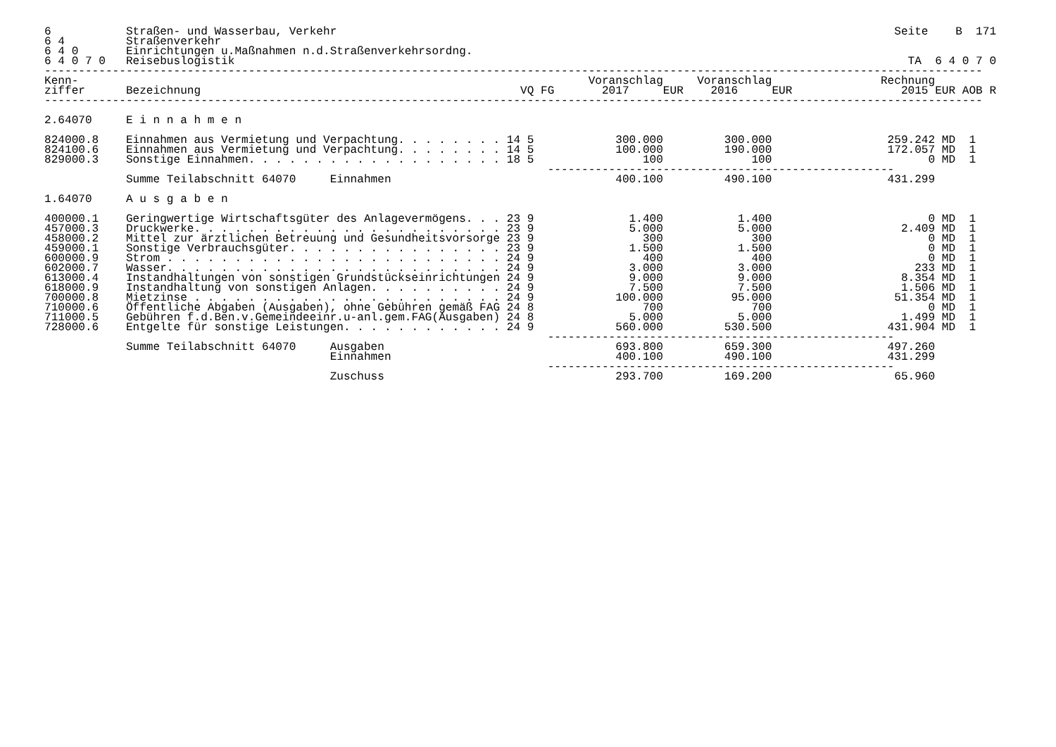6           Straßen- und Wasserbau, Verkehr                                                                                  Seite    B  171
6 4         Straßenverkehr
6 4 0       Einrichtungen u.Maßnahmen n.d.Straßenverkehrsordng.
6 4 0 7 0   Reisebuslogistik                                                                                                   TA  6 4 0 7 0
------------------------------------------------------------------------------------------------------------------------------------------
Kenn-                                                                           Voranschlag     Voranschlag                Rechnung
ziffer      Bezeichnung                                               VQ FG       2017     EUR    2016     EUR                2015 EUR AOB R
------------------------------------------------------------------------------------------------------------------------------------------

2.64070     E i n n a h m e n

824000.8    Einnahmen aus Vermietung und Verpachtung. . . . . . . . 14 5            300.000         300.000                 259.242 MD  1
824100.6    Einnahmen aus Vermietung und Verpachtung. . . . . . . . 14 5            100.000         190.000                 172.057 MD  1
829000.3    Sonstige Einnahmen. . . . . . . . . . . . . . . . . . . 18 5                100             100                       0 MD  1
                                                                          ---------------------------------------------------
            Summe Teilabschnitt 64070     Einnahmen                                 400.100         490.100                 431.299

1.64070     A u s g a b e n

400000.1    Geringwertige Wirtschaftsgüter des Anlagevermögens. . . 23 9              1.400           1.400                       0 MD  1
457000.3    Druckwerke. . . . . . . . . . . . . . . . . . . . . . . 23 9              5.000           5.000                   2.409 MD  1
458000.2    Mittel zur ärztlichen Betreuung und Gesundheitsvorsorge 23 9                300             300                       0 MD  1
459000.1    Sonstige Verbrauchsgüter. . . . . . . . . . . . . . . . 23 9              1.500           1.500                       0 MD  1
600000.9    Strom . . . . . . . . . . . . . . . . . . . . . . . . . 24 9                400             400                       0 MD  1
602000.7    Wasser. . . . . . . . . . . . . . . . . . . . . . . . . 24 9              3.000           3.000                     233 MD  1
613000.4    Instandhaltungen von sonstigen Grundstückseinrichtungen 24 9              9.000           9.000                   8.354 MD  1
618000.9    Instandhaltung von sonstigen Anlagen. . . . . . . . . . 24 9              7.500           7.500                   1.506 MD  1
700000.8    Mietzinse . . . . . . . . . . . . . . . . . . . . . . . 24 9            100.000          95.000                  51.354 MD  1
710000.6    Öffentliche Abgaben (Ausgaben), ohne Gebühren gemäß FAG 24 8                700             700                       0 MD  1
711000.5    Gebühren f.d.Ben.v.Gemeindeeinr.u-anl.gem.FAG(Ausgaben) 24 8              5.000           5.000                   1.499 MD  1
728000.6    Entgelte für sonstige Leistungen. . . . . . . . . . . . 24 9            560.000         530.500                 431.904 MD  1
                                                                          ---------------------------------------------------
            Summe Teilabschnitt 64070     Ausgaben                                  693.800         659.300                 497.260
                                          Einnahmen                                 400.100         490.100                 431.299
                                                                          ---------------------------------------------------
                                          Zuschuss                                  293.700         169.200                  65.960